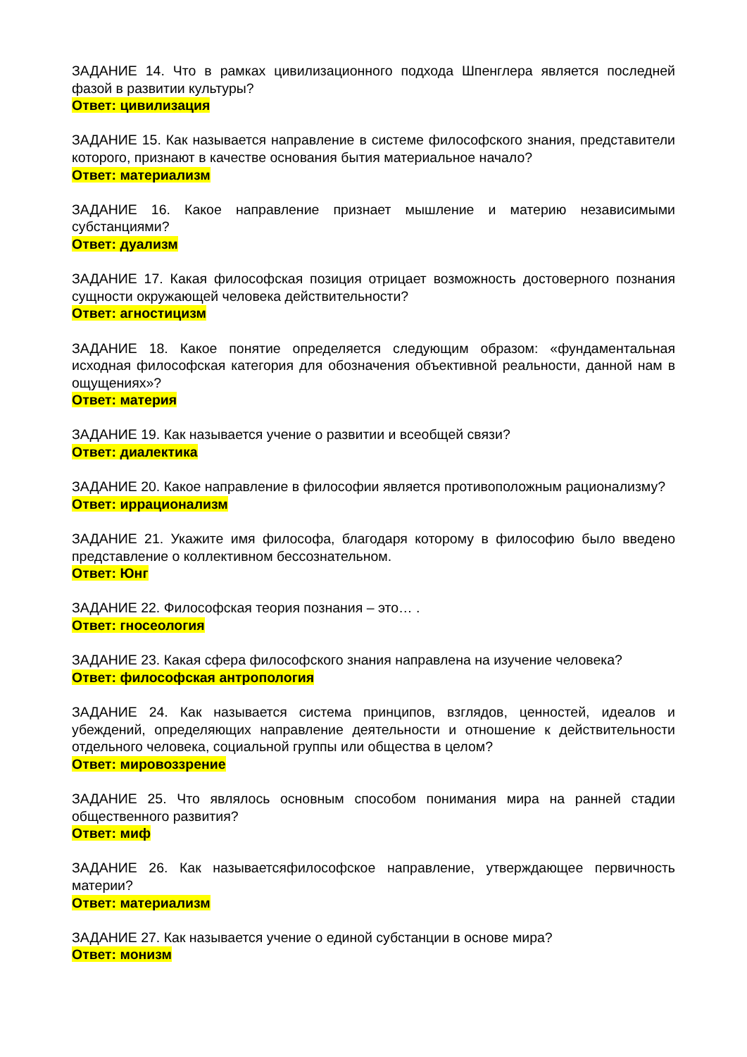ЗАДАНИЕ 14. Что в рамках цивилизационного подхода Шпенглера является последней фазой в развитии культуры?
Ответ: цивилизация
ЗАДАНИЕ 15. Как называется направление в системе философского знания, представители которого, признают в качестве основания бытия материальное начало?
Ответ: материализм
ЗАДАНИЕ 16. Какое направление признает мышление и материю независимыми субстанциями?
Ответ: дуализм
ЗАДАНИЕ 17. Какая философская позиция отрицает возможность достоверного познания сущности окружающей человека действительности?
Ответ: агностицизм
ЗАДАНИЕ 18. Какое понятие определяется следующим образом: «фундаментальная исходная философская категория для обозначения объективной реальности, данной нам в ощущениях»?
Ответ: материя
ЗАДАНИЕ 19. Как называется учение о развитии и всеобщей связи?
Ответ: диалектика
ЗАДАНИЕ 20. Какое направление в философии является противоположным рационализму?
Ответ: иррационализм
ЗАДАНИЕ 21. Укажите имя философа, благодаря которому в философию было введено представление о коллективном бессознательном.
Ответ: Юнг
ЗАДАНИЕ 22. Философская теория познания – это… .
Ответ: гносеология
ЗАДАНИЕ 23. Какая сфера философского знания направлена на изучение человека?
Ответ: философская антропология
ЗАДАНИЕ 24. Как называется система принципов, взглядов, ценностей, идеалов и убеждений, определяющих направление деятельности и отношение к действительности отдельного человека, социальной группы или общества в целом?
Ответ: мировоззрение
ЗАДАНИЕ 25. Что являлось основным способом понимания мира на ранней стадии общественного развития?
Ответ: миф
ЗАДАНИЕ 26. Как называетсяфилософское направление, утверждающее первичность материи?
Ответ: материализм
ЗАДАНИЕ 27. Как называется учение о единой субстанции в основе мира?
Ответ: монизм